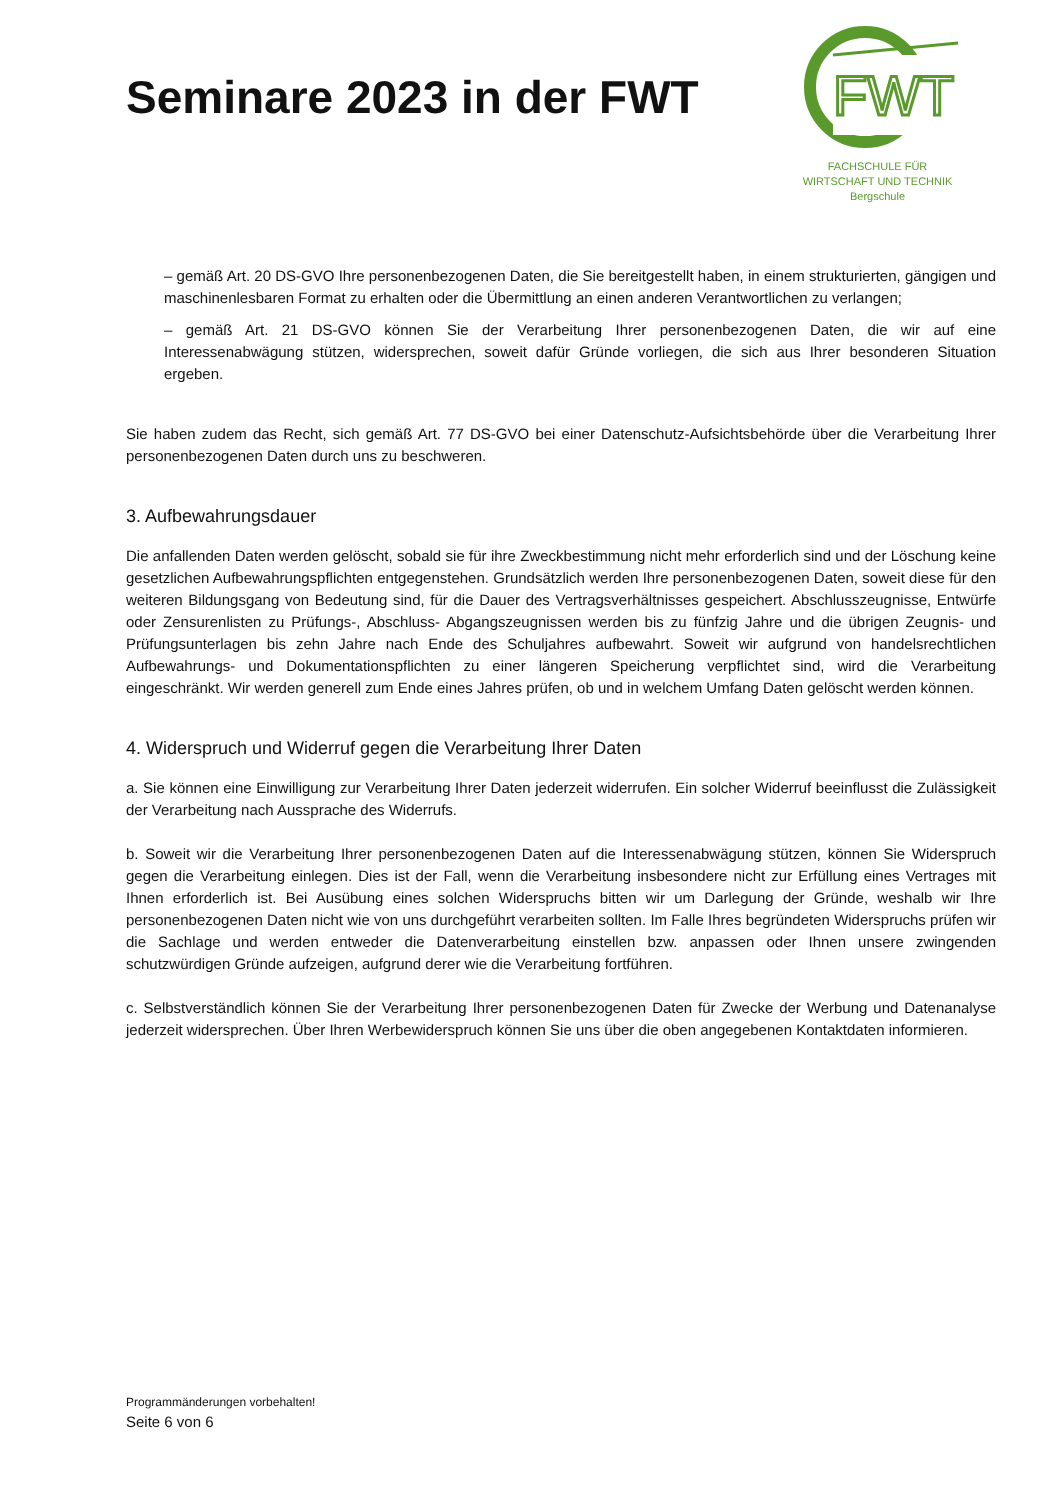Seminare 2023 in der FWT
FWT
FACHSCHULE FÜR
WIRTSCHAFT UND TECHNIK
Bergschule
– gemäß Art. 20 DS-GVO Ihre personenbezogenen Daten, die Sie bereitgestellt haben, in einem strukturierten, gängigen und maschinenlesbaren Format zu erhalten oder die Übermittlung an einen anderen Verantwortlichen zu verlangen;
– gemäß Art. 21 DS-GVO können Sie der Verarbeitung Ihrer personenbezogenen Daten, die wir auf eine Interessenabwägung stützen, widersprechen, soweit dafür Gründe vorliegen, die sich aus Ihrer besonderen Situation ergeben.
Sie haben zudem das Recht, sich gemäß Art. 77 DS-GVO bei einer Datenschutz-Aufsichtsbehörde über die Verarbeitung Ihrer personenbezogenen Daten durch uns zu beschweren.
3. Aufbewahrungsdauer
Die anfallenden Daten werden gelöscht, sobald sie für ihre Zweckbestimmung nicht mehr erforderlich sind und der Löschung keine gesetzlichen Aufbewahrungspflichten entgegenstehen. Grundsätzlich werden Ihre personenbezogenen Daten, soweit diese für den weiteren Bildungsgang von Bedeutung sind, für die Dauer des Vertragsverhältnisses gespeichert. Abschlusszeugnisse, Entwürfe oder Zensurenlisten zu Prüfungs-, Abschluss- Abgangszeugnissen werden bis zu fünfzig Jahre und die übrigen Zeugnis- und Prüfungsunterlagen bis zehn Jahre nach Ende des Schuljahres aufbewahrt. Soweit wir aufgrund von handelsrechtlichen Aufbewahrungs- und Dokumentationspflichten zu einer längeren Speicherung verpflichtet sind, wird die Verarbeitung eingeschränkt. Wir werden generell zum Ende eines Jahres prüfen, ob und in welchem Umfang Daten gelöscht werden können.
4. Widerspruch und Widerruf gegen die Verarbeitung Ihrer Daten
a. Sie können eine Einwilligung zur Verarbeitung Ihrer Daten jederzeit widerrufen. Ein solcher Widerruf beeinflusst die Zulässigkeit der Verarbeitung nach Aussprache des Widerrufs.
b. Soweit wir die Verarbeitung Ihrer personenbezogenen Daten auf die Interessenabwägung stützen, können Sie Widerspruch gegen die Verarbeitung einlegen. Dies ist der Fall, wenn die Verarbeitung insbesondere nicht zur Erfüllung eines Vertrages mit Ihnen erforderlich ist. Bei Ausübung eines solchen Widerspruchs bitten wir um Darlegung der Gründe, weshalb wir Ihre personenbezogenen Daten nicht wie von uns durchgeführt verarbeiten sollten. Im Falle Ihres begründeten Widerspruchs prüfen wir die Sachlage und werden entweder die Datenverarbeitung einstellen bzw. anpassen oder Ihnen unsere zwingenden schutzwürdigen Gründe aufzeigen, aufgrund derer wie die Verarbeitung fortführen.
c. Selbstverständlich können Sie der Verarbeitung Ihrer personenbezogenen Daten für Zwecke der Werbung und Datenanalyse jederzeit widersprechen. Über Ihren Werbewiderspruch können Sie uns über die oben angegebenen Kontaktdaten informieren.
Programmänderungen vorbehalten!
Seite 6 von 6